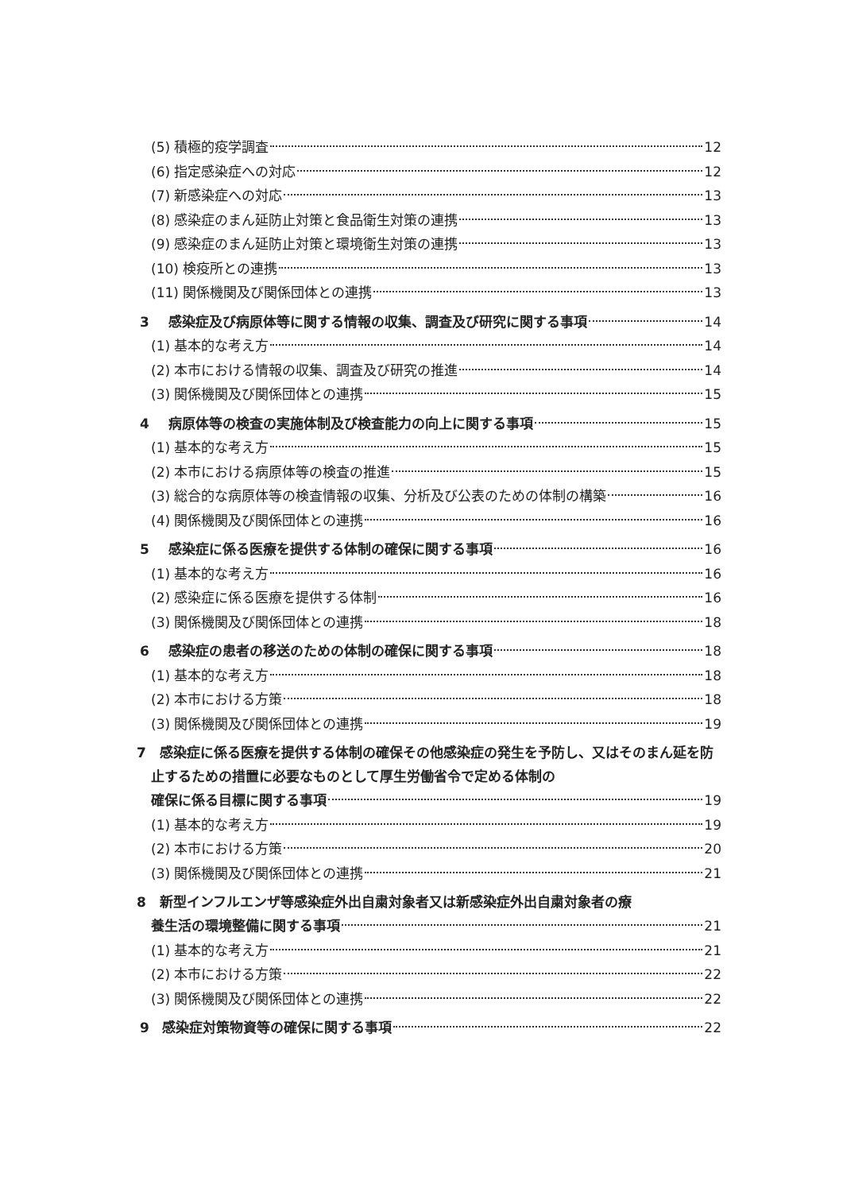(5) 積極的疫学調査 12
(6) 指定感染症への対応 12
(7) 新感染症への対応 13
(8) 感染症のまん延防止対策と食品衛生対策の連携 13
(9) 感染症のまん延防止対策と環境衛生対策の連携 13
(10) 検疫所との連携 13
(11) 関係機関及び関係団体との連携 13
3 感染症及び病原体等に関する情報の収集、調査及び研究に関する事項 14
(1) 基本的な考え方 14
(2) 本市における情報の収集、調査及び研究の推進 14
(3) 関係機関及び関係団体との連携 15
4 病原体等の検査の実施体制及び検査能力の向上に関する事項 15
(1) 基本的な考え方 15
(2) 本市における病原体等の検査の推進 15
(3) 総合的な病原体等の検査情報の収集、分析及び公表のための体制の構築 16
(4) 関係機関及び関係団体との連携 16
5 感染症に係る医療を提供する体制の確保に関する事項 16
(1) 基本的な考え方 16
(2) 感染症に係る医療を提供する体制 16
(3) 関係機関及び関係団体との連携 18
6 感染症の患者の移送のための体制の確保に関する事項 18
(1) 基本的な考え方 18
(2) 本市における方策 18
(3) 関係機関及び関係団体との連携 19
7　感染症に係る医療を提供する体制の確保その他感染症の発生を予防し、又はそのまん延を防止するための措置に必要なものとして厚生労働省令で定める体制の
確保に係る目標に関する事項 19
(1) 基本的な考え方 19
(2) 本市における方策 20
(3) 関係機関及び関係団体との連携 21
8　新型インフルエンザ等感染症外出自粛対象者又は新感染症外出自粛対象者の療
養生活の環境整備に関する事項 21
(1) 基本的な考え方 21
(2) 本市における方策 22
(3) 関係機関及び関係団体との連携 22
9 感染症対策物資等の確保に関する事項 22